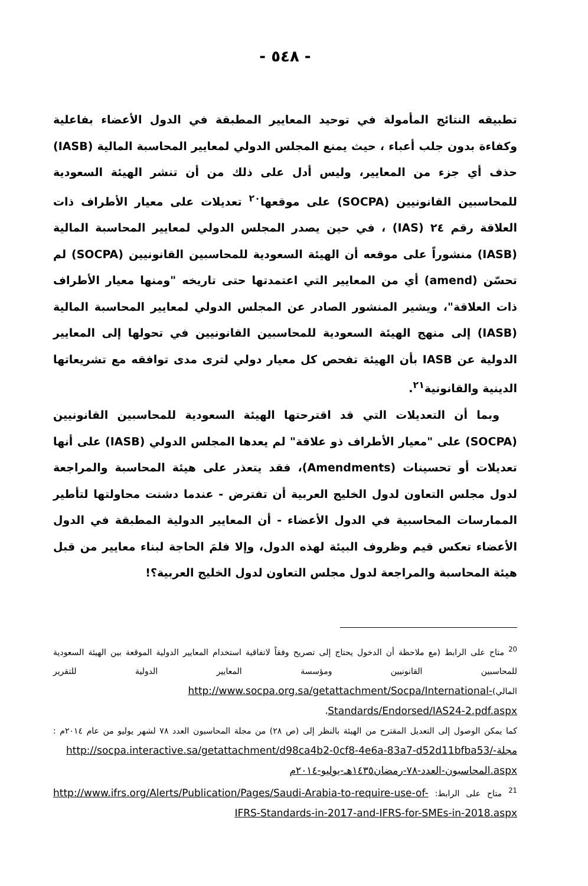- ٥٤٨ -
تطبيقه النتائج المأمولة في توحيد المعايير المطبقة في الدول الأعضاء بفاعلية وكفاءة بدون جلب أعباء ، حيث يمنع المجلس الدولي لمعايير المحاسبة المالية (IASB) حذف أي جزء من المعايير، وليس أدل على ذلك من أن تنشر الهيئة السعودية للمحاسبين القانونيين (SOCPA) على موقعها<sup>٢٠</sup> تعديلات على معيار الأطراف ذات العلاقة رقم ٢٤ (IAS) ، في حين يصدر المجلس الدولي لمعايير المحاسبة المالية (IASB) منشوراً على موقعه أن الهيئة السعودية للمحاسبين القانونيين (SOCPA) لم تحسّن (amend) أي من المعايير التي اعتمدتها حتى تاريخه "ومنها معيار الأطراف ذات العلاقة"، ويشير المنشور الصادر عن المجلس الدولي لمعايير المحاسبة المالية (IASB) إلى منهج الهيئة السعودية للمحاسبين القانونيين في تحولها إلى المعايير الدولية عن IASB بأن الهيئة تفحص كل معيار دولي لترى مدى توافقه مع تشريعاتها الدينية والقانونية<sup>٢١</sup>.
وبما أن التعديلات التي قد اقترحتها الهيئة السعودية للمحاسبين القانونيين (SOCPA) على "معيار الأطراف ذو علاقة" لم يعدها المجلس الدولي (IASB) على أنها تعديلات أو تحسينات (Amendments)، فقد يتعذر على هيئة المحاسبة والمراجعة لدول مجلس التعاون لدول الخليج العربية أن تفترض - عندما دشنت محاولتها لتأطير الممارسات المحاسبية في الدول الأعضاء - أن المعايير الدولية المطبقة في الدول الأعضاء تعكس قيم وظروف البيئة لهذه الدول، وإلا فلمَ الحاجة لبناء معايير من قبل هيئة المحاسبة والمراجعة لدول مجلس التعاون لدول الخليج العربية؟!
<sup>20</sup> متاح على الرابط (مع ملاحظة أن الدخول يحتاج إلى تصريح وفقاً لاتفاقية استخدام المعايير الدولية الموقعة بين الهيئة السعودية للمحاسبين القانونيين ومؤسسة المعايير الدولية للتقرير المالي)http://www.socpa.org.sa/getattachment/Socpa/International-Standards/Endorsed/IAS24-2.pdf.aspx،
كما يمكن الوصول إلى التعديل المقترح من الهيئة بالنظر إلى (ص ٢٨) من مجلة المحاسبون العدد ٧٨ لشهر يوليو من عام ٢٠١٤م : http://socpa.interactive.sa/getattachment/d98ca4b2-0cf8-4e6a-83a7-d52d11bfba53/مجلة-المحاسبون-العدد-٧٨-رمضان١٤٣٥هـ-يوليو-٢٠١٤م.aspx
<sup>21</sup> متاح على الرابط: http://www.ifrs.org/Alerts/Publication/Pages/Saudi-Arabia-to-require-use-of-IFRS-Standards-in-2017-and-IFRS-for-SMEs-in-2018.aspx